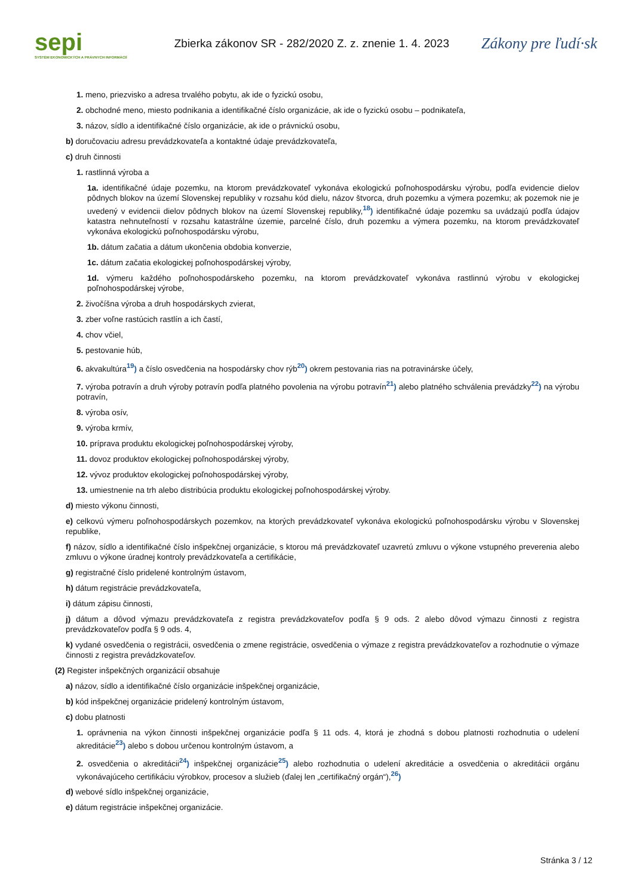sepi
SYSTÉM EKONOMICKÝCH A PRÁVNYCH INFORMÁCIÍ
Zbierka zákonov SR - 282/2020 Z. z. znenie 1. 4. 2023
Zákony pre ľudí·sk
1. meno, priezvisko a adresa trvalého pobytu, ak ide o fyzickú osobu,
2. obchodné meno, miesto podnikania a identifikačné číslo organizácie, ak ide o fyzickú osobu – podnikateľa,
3. názov, sídlo a identifikačné číslo organizácie, ak ide o právnickú osobu,
b) doručovaciu adresu prevádzkovateľa a kontaktné údaje prevádzkovateľa,
c) druh činnosti
1. rastlinná výroba a
1a. identifikačné údaje pozemku, na ktorom prevádzkovateľ vykonáva ekologickú poľnohospodársku výrobu, podľa evidencie dielov pôdnych blokov na území Slovenskej republiky v rozsahu kód dielu, názov štvorca, druh pozemku a výmera pozemku; ak pozemok nie je uvedený v evidencii dielov pôdnych blokov na území Slovenskej republiky,<sup>18</sup>) identifikačné údaje pozemku sa uvádzajú podľa údajov katastra nehnuteľností v rozsahu katastrálne územie, parcelné číslo, druh pozemku a výmera pozemku, na ktorom prevádzkovateľ vykonáva ekologickú poľnohospodársku výrobu,
1b. dátum začatia a dátum ukončenia obdobia konverzie,
1c. dátum začatia ekologickej poľnohospodárskej výroby,
1d. výmeru každého poľnohospodárskeho pozemku, na ktorom prevádzkovateľ vykonáva rastlinnú výrobu v ekologickej poľnohospodárskej výrobe,
2. živočíšna výroba a druh hospodárskych zvierat,
3. zber voľne rastúcich rastlín a ich častí,
4. chov včiel,
5. pestovanie húb,
6. akvakultúra<sup>19</sup>) a číslo osvedčenia na hospodársky chov rýb<sup>20</sup>) okrem pestovania rias na potravinárske účely,
7. výroba potravín a druh výroby potravín podľa platného povolenia na výrobu potravín<sup>21</sup>) alebo platného schválenia prevádzky<sup>22</sup>) na výrobu potravín,
8. výroba osív,
9. výroba krmív,
10. príprava produktu ekologickej poľnohospodárskej výroby,
11. dovoz produktov ekologickej poľnohospodárskej výroby,
12. vývoz produktov ekologickej poľnohospodárskej výroby,
13. umiestnenie na trh alebo distribúcia produktu ekologickej poľnohospodárskej výroby.
d) miesto výkonu činnosti,
e) celkovú výmeru poľnohospodárskych pozemkov, na ktorých prevádzkovateľ vykonáva ekologickú poľnohospodársku výrobu v Slovenskej republike,
f) názov, sídlo a identifikačné číslo inšpekčnej organizácie, s ktorou má prevádzkovateľ uzavretú zmluvu o výkone vstupného preverenia alebo zmluvu o výkone úradnej kontroly prevádzkovateľa a certifikácie,
g) registračné číslo pridelené kontrolným ústavom,
h) dátum registrácie prevádzkovateľa,
i) dátum zápisu činnosti,
j) dátum a dôvod výmazu prevádzkovateľa z registra prevádzkovateľov podľa § 9 ods. 2 alebo dôvod výmazu činnosti z registra prevádzkovateľov podľa § 9 ods. 4,
k) vydané osvedčenia o registrácii, osvedčenia o zmene registrácie, osvedčenia o výmaze z registra prevádzkovateľov a rozhodnutie o výmaze činnosti z registra prevádzkovateľov.
(2) Register inšpekčných organizácií obsahuje
a) názov, sídlo a identifikačné číslo organizácie inšpekčnej organizácie,
b) kód inšpekčnej organizácie pridelený kontrolným ústavom,
c) dobu platnosti
1. oprávnenia na výkon činnosti inšpekčnej organizácie podľa § 11 ods. 4, ktorá je zhodná s dobou platnosti rozhodnutia o udelení akreditácie<sup>23</sup>) alebo s dobou určenou kontrolným ústavom, a
2. osvedčenia o akreditácii<sup>24</sup>) inšpekčnej organizácie<sup>25</sup>) alebo rozhodnutia o udelení akreditácie a osvedčenia o akreditácii orgánu vykonávajúceho certifikáciu výrobkov, procesov a služieb (ďalej len „certifikačný orgán“),<sup>26</sup>)
d) webové sídlo inšpekčnej organizácie,
e) dátum registrácie inšpekčnej organizácie.
Stránka 3 / 12